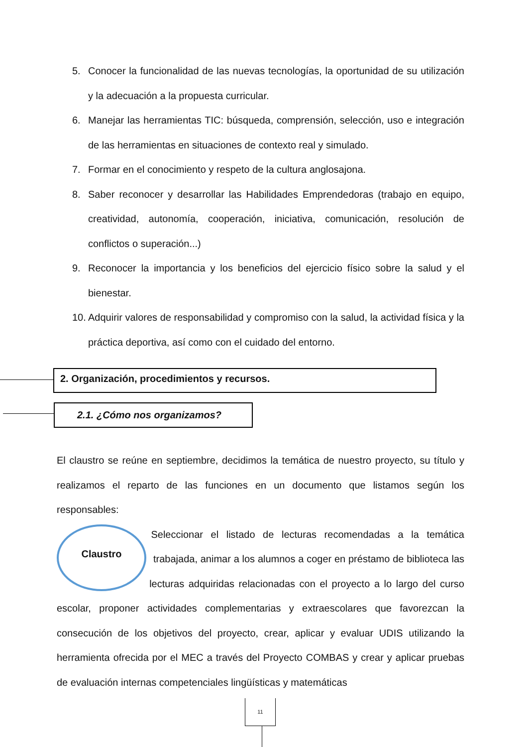5. Conocer la funcionalidad de las nuevas tecnologías, la oportunidad de su utilización y la adecuación a la propuesta curricular.
6. Manejar las herramientas TIC: búsqueda, comprensión, selección, uso e integración de las herramientas en situaciones de contexto real y simulado.
7. Formar en el conocimiento y respeto de la cultura anglosajona.
8. Saber reconocer y desarrollar las Habilidades Emprendedoras (trabajo en equipo, creatividad, autonomía, cooperación, iniciativa, comunicación, resolución de conflictos o superación...)
9. Reconocer la importancia y los beneficios del ejercicio físico sobre la salud y el bienestar.
10. Adquirir valores de responsabilidad y compromiso con la salud, la actividad física y la práctica deportiva, así como con el cuidado del entorno.
2. Organización, procedimientos y recursos.
2.1. ¿Cómo nos organizamos?
El claustro se reúne en septiembre, decidimos la temática de nuestro proyecto, su título y realizamos el reparto de las funciones en un documento que listamos según los responsables:
Claustro
Seleccionar el listado de lecturas recomendadas a la temática trabajada, animar a los alumnos a coger en préstamo de biblioteca las lecturas adquiridas relacionadas con el proyecto a lo largo del curso escolar, proponer actividades complementarias y extraescolares que favorezcan la consecución de los objetivos del proyecto, crear, aplicar y evaluar UDIS utilizando la herramienta ofrecida por el MEC a través del Proyecto COMBAS y crear y aplicar pruebas de evaluación internas competenciales lingüísticas y matemáticas
11